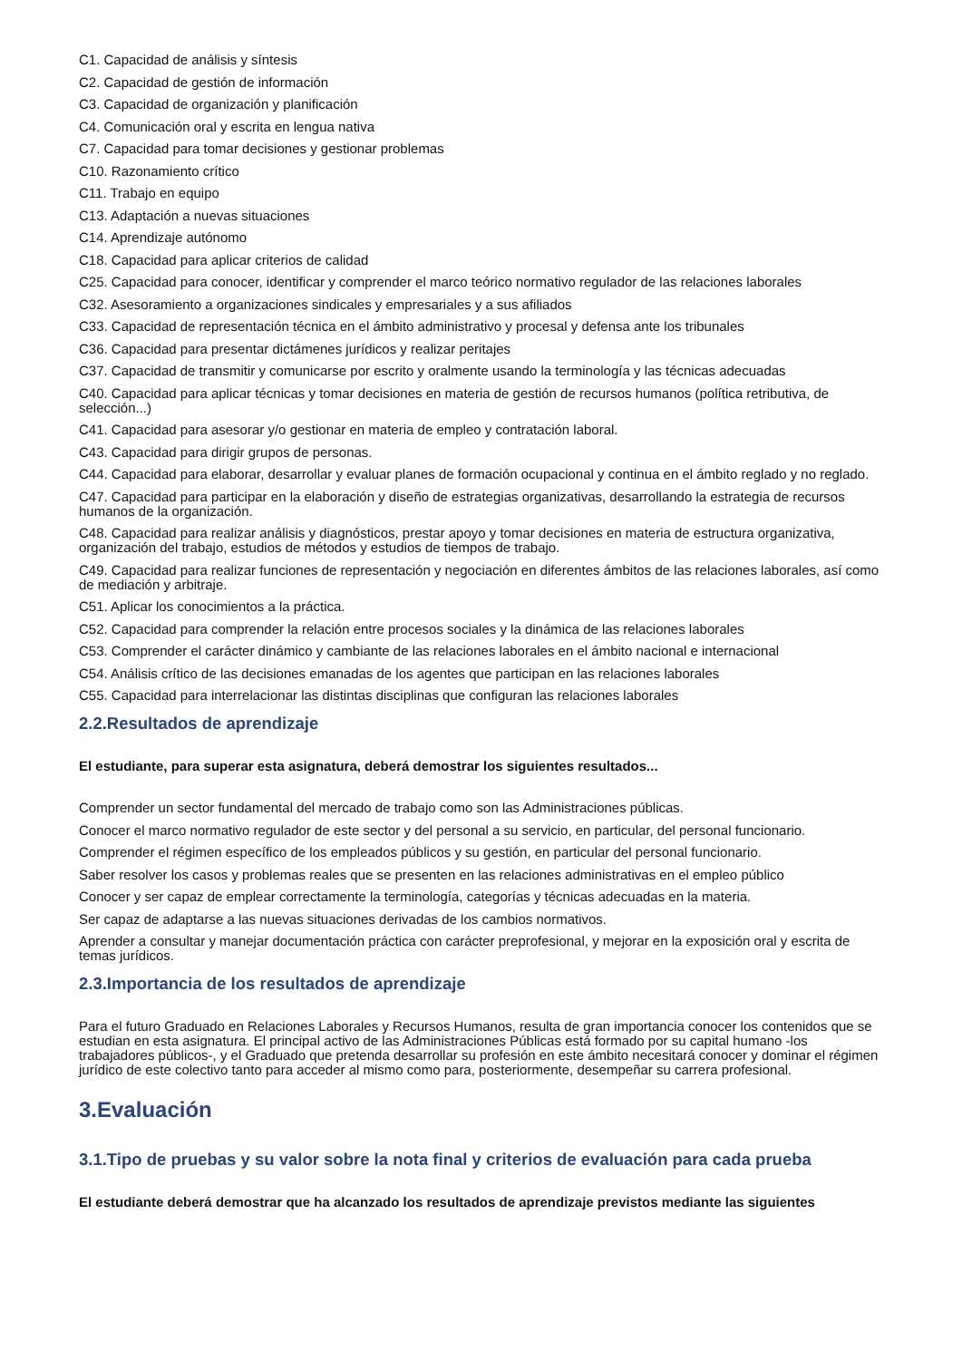C1. Capacidad de análisis y síntesis
C2. Capacidad de gestión de información
C3. Capacidad de organización y planificación
C4. Comunicación oral y escrita en lengua nativa
C7. Capacidad para tomar decisiones y gestionar problemas
C10. Razonamiento crítico
C11. Trabajo en equipo
C13. Adaptación a nuevas situaciones
C14. Aprendizaje autónomo
C18. Capacidad para aplicar criterios de calidad
C25. Capacidad para conocer, identificar y comprender el marco teórico normativo regulador de las relaciones laborales
C32. Asesoramiento a organizaciones sindicales y empresariales y a sus afiliados
C33. Capacidad de representación técnica en el ámbito administrativo y procesal y defensa ante los tribunales
C36. Capacidad para presentar dictámenes jurídicos y realizar peritajes
C37. Capacidad de transmitir y comunicarse por escrito y oralmente usando la terminología y las técnicas adecuadas
C40. Capacidad para aplicar técnicas y tomar decisiones en materia de gestión de recursos humanos (política retributiva, de selección...)
C41. Capacidad para asesorar y/o gestionar en materia de empleo y contratación laboral.
C43. Capacidad para dirigir grupos de personas.
C44. Capacidad para elaborar, desarrollar y evaluar planes de formación ocupacional y continua en el ámbito reglado y no reglado.
C47. Capacidad para participar en la elaboración y diseño de estrategias organizativas, desarrollando la estrategia de recursos humanos de la organización.
C48. Capacidad para realizar análisis y diagnósticos, prestar apoyo y tomar decisiones en materia de estructura organizativa, organización del trabajo, estudios de métodos y estudios de tiempos de trabajo.
C49. Capacidad para realizar funciones de representación y negociación en diferentes ámbitos de las relaciones laborales, así como de mediación y arbitraje.
C51. Aplicar los conocimientos a la práctica.
C52. Capacidad para comprender la relación entre procesos sociales y la dinámica de las relaciones laborales
C53. Comprender el carácter dinámico y cambiante de las relaciones laborales en el ámbito nacional e internacional
C54. Análisis crítico de las decisiones emanadas de los agentes que participan en las relaciones laborales
C55. Capacidad para interrelacionar las distintas disciplinas que configuran las relaciones laborales
2.2.Resultados de aprendizaje
El estudiante, para superar esta asignatura, deberá demostrar los siguientes resultados...
Comprender un sector fundamental del mercado de trabajo como son las Administraciones públicas.
Conocer el marco normativo regulador de este sector y del personal a su servicio, en particular, del personal funcionario.
Comprender el régimen específico de los empleados públicos y su gestión, en particular del personal funcionario.
Saber resolver los casos y problemas reales que se presenten en las relaciones administrativas en el empleo público
Conocer y ser capaz de emplear correctamente la terminología, categorías y técnicas adecuadas en la materia.
Ser capaz de adaptarse a las nuevas situaciones derivadas de los cambios normativos.
Aprender a consultar y manejar documentación práctica con carácter preprofesional, y mejorar en la exposición oral y escrita de temas jurídicos.
2.3.Importancia de los resultados de aprendizaje
Para el futuro Graduado en Relaciones Laborales y Recursos Humanos, resulta de gran importancia conocer los contenidos que se estudian en esta asignatura. El principal activo de las Administraciones Públicas está formado por su capital humano -los trabajadores públicos-, y el Graduado que pretenda desarrollar su profesión en este ámbito necesitará conocer y dominar el régimen jurídico de este colectivo tanto para acceder al mismo como para, posteriormente, desempeñar su carrera profesional.
3.Evaluación
3.1.Tipo de pruebas y su valor sobre la nota final y criterios de evaluación para cada prueba
El estudiante deberá demostrar que ha alcanzado los resultados de aprendizaje previstos mediante las siguientes